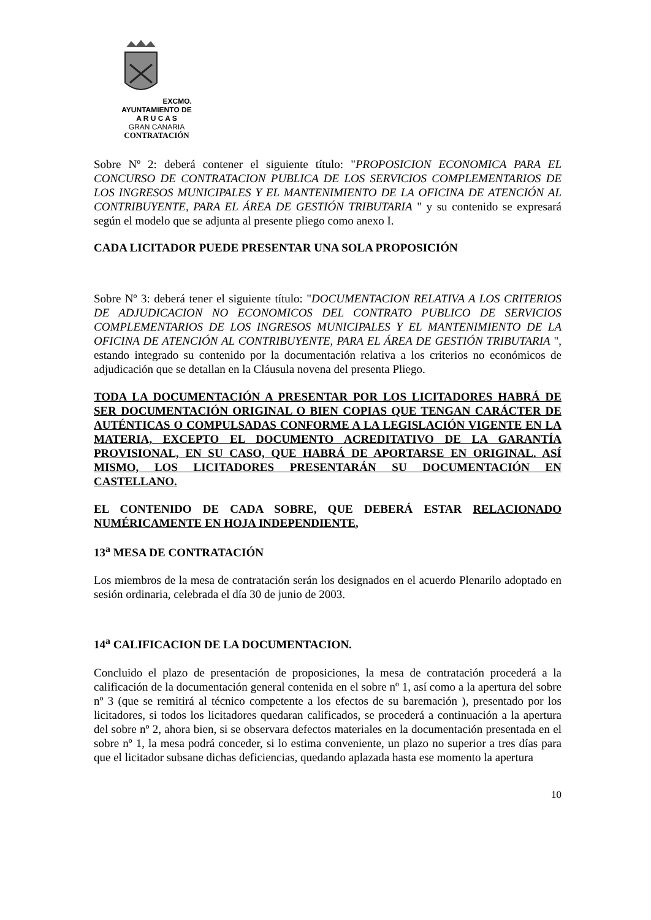EXCMO. AYUNTAMIENTO DE
A R U C A S
GRAN CANARIA
CONTRATACIÓN
Sobre Nº 2: deberá contener el siguiente título: "PROPOSICION ECONOMICA PARA EL CONCURSO DE CONTRATACION PUBLICA DE LOS SERVICIOS COMPLEMENTARIOS DE LOS INGRESOS MUNICIPALES Y EL MANTENIMIENTO DE LA OFICINA DE ATENCIÓN AL CONTRIBUYENTE, PARA EL ÁREA DE GESTIÓN TRIBUTARIA " y su contenido se expresará según el modelo que se adjunta al presente pliego como anexo I.
CADA LICITADOR PUEDE PRESENTAR UNA SOLA PROPOSICIÓN
Sobre Nº 3: deberá tener el siguiente título: "DOCUMENTACION RELATIVA A LOS CRITERIOS DE ADJUDICACION NO ECONOMICOS DEL CONTRATO PUBLICO DE SERVICIOS COMPLEMENTARIOS DE LOS INGRESOS MUNICIPALES Y EL MANTENIMIENTO DE LA OFICINA DE ATENCIÓN AL CONTRIBUYENTE, PARA EL ÁREA DE GESTIÓN TRIBUTARIA ", estando integrado su contenido por la documentación relativa a los criterios no económicos de adjudicación que se detallan en la Cláusula novena del presenta Pliego.
TODA LA DOCUMENTACIÓN A PRESENTAR POR LOS LICITADORES HABRÁ DE SER DOCUMENTACIÓN ORIGINAL O BIEN COPIAS QUE TENGAN CARÁCTER DE AUTÉNTICAS O COMPULSADAS CONFORME A LA LEGISLACIÓN VIGENTE EN LA MATERIA, EXCEPTO EL DOCUMENTO ACREDITATIVO DE LA GARANTÍA PROVISIONAL, EN SU CASO, QUE HABRÁ DE APORTARSE EN ORIGINAL. ASÍ MISMO, LOS LICITADORES PRESENTARÁN SU DOCUMENTACIÓN EN CASTELLANO.
EL CONTENIDO DE CADA SOBRE, QUE DEBERÁ ESTAR RELACIONADO NUMÉRICAMENTE EN HOJA INDEPENDIENTE,
13<sup>a</sup> MESA DE CONTRATACIÓN
Los miembros de la mesa de contratación serán los designados en el acuerdo Plenarilo adoptado en sesión ordinaria, celebrada el día 30 de junio de 2003.
14<sup>a</sup> CALIFICACION DE LA DOCUMENTACION.
Concluido el plazo de presentación de proposiciones, la mesa de contratación procederá a la calificación de la documentación general contenida en el sobre nº 1, así como a la apertura del sobre nº 3 (que se remitirá al técnico competente a los efectos de su baremación ), presentado por los licitadores, si todos los licitadores quedaran calificados, se procederá a continuación a la apertura del sobre nº 2, ahora bien, si se observara defectos materiales en la documentación presentada en el sobre nº 1, la mesa podrá conceder, si lo estima conveniente, un plazo no superior a tres días para que el licitador subsane dichas deficiencias, quedando aplazada hasta ese momento la apertura
10